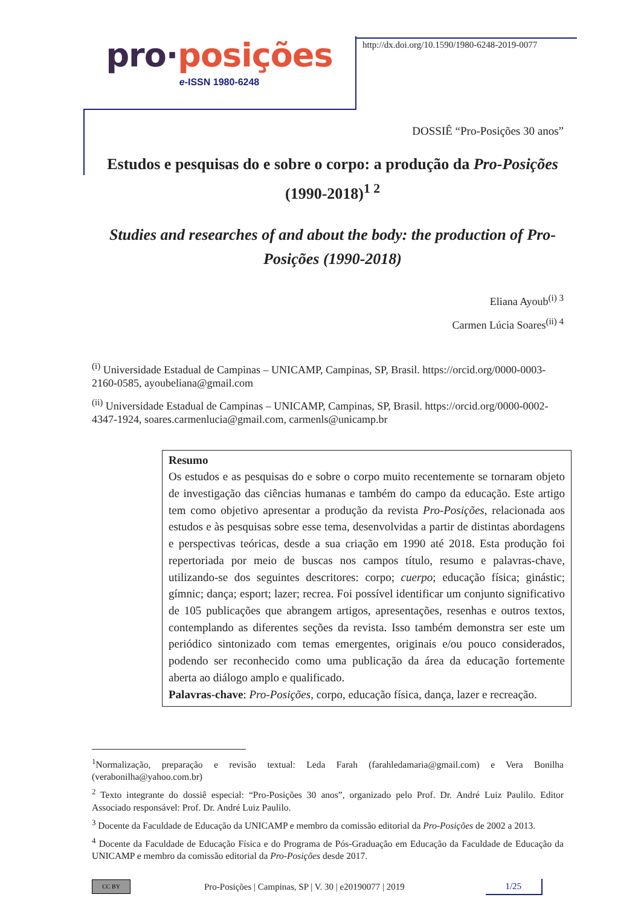pro·posições
e-ISSN 1980-6248
http://dx.doi.org/10.1590/1980-6248-2019-0077
DOSSIÊ “Pro-Posições 30 anos”
Estudos e pesquisas do e sobre o corpo: a produção da Pro-Posições (1990-2018)<sup>1 2</sup>
Studies and researches of and about the body: the production of Pro-Posições (1990-2018)
Eliana Ayoub<sup>(i) 3</sup>
Carmen Lúcia Soares<sup>(ii) 4</sup>
<sup>(i)</sup> Universidade Estadual de Campinas – UNICAMP, Campinas, SP, Brasil. https://orcid.org/0000-0003-2160-0585, ayoubeliana@gmail.com
<sup>(ii)</sup> Universidade Estadual de Campinas – UNICAMP, Campinas, SP, Brasil. https://orcid.org/0000-0002-4347-1924, soares.carmenlucia@gmail.com, carmenls@unicamp.br
Resumo
Os estudos e as pesquisas do e sobre o corpo muito recentemente se tornaram objeto de investigação das ciências humanas e também do campo da educação. Este artigo tem como objetivo apresentar a produção da revista Pro-Posições, relacionada aos estudos e às pesquisas sobre esse tema, desenvolvidas a partir de distintas abordagens e perspectivas teóricas, desde a sua criação em 1990 até 2018. Esta produção foi repertoriada por meio de buscas nos campos título, resumo e palavras-chave, utilizando-se dos seguintes descritores: corpo; cuerpo; educação física; ginástic; gímnic; dança; esport; lazer; recrea. Foi possível identificar um conjunto significativo de 105 publicações que abrangem artigos, apresentações, resenhas e outros textos, contemplando as diferentes seções da revista. Isso também demonstra ser este um periódico sintonizado com temas emergentes, originais e/ou pouco considerados, podendo ser reconhecido como uma publicação da área da educação fortemente aberta ao diálogo amplo e qualificado.
Palavras-chave: Pro-Posições, corpo, educação física, dança, lazer e recreação.
<sup>1</sup> Normalização, preparação e revisão textual: Leda Farah (farahledamaria@gmail.com) e Vera Bonilha (verabonilha@yahoo.com.br)
<sup>2</sup> Texto integrante do dossiê especial: “Pro-Posições 30 anos”, organizado pelo Prof. Dr. André Luiz Paulilo. Editor Associado responsável: Prof. Dr. André Luiz Paulilo.
<sup>3</sup> Docente da Faculdade de Educação da UNICAMP e membro da comissão editorial da Pro-Posições de 2002 a 2013.
<sup>4</sup> Docente da Faculdade de Educação Física e do Programa de Pós-Graduação em Educação da Faculdade de Educação da UNICAMP e membro da comissão editorial da Pro-Posições desde 2017.
CC BY
Pro-Posições | Campinas, SP | V. 30 | e20190077 | 2019
1/25